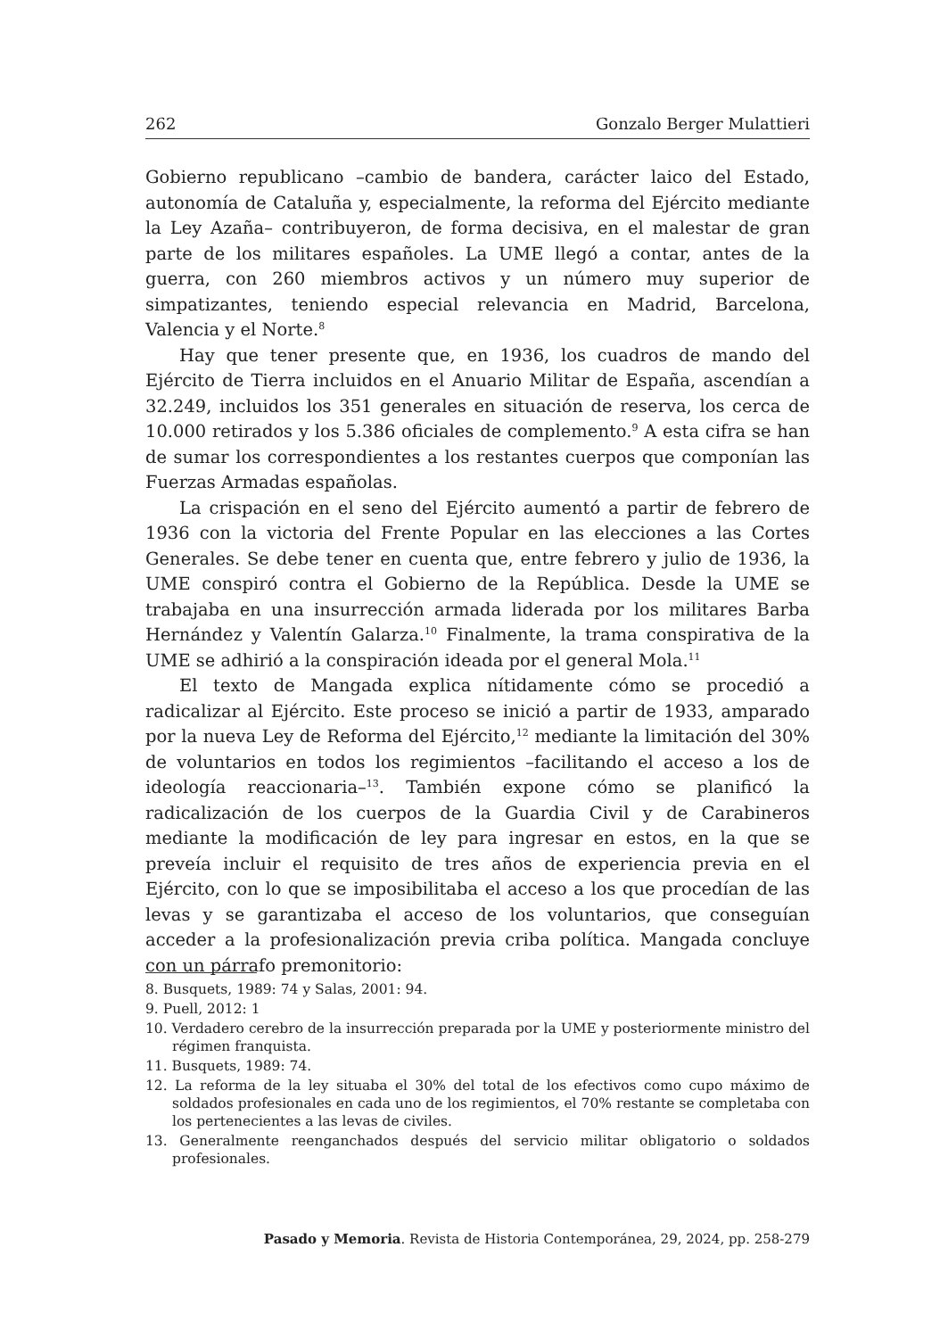262 Gonzalo Berger Mulattieri
Gobierno republicano –cambio de bandera, carácter laico del Estado, autonomía de Cataluña y, especialmente, la reforma del Ejército mediante la Ley Azaña– contribuyeron, de forma decisiva, en el malestar de gran parte de los militares españoles. La UME llegó a contar, antes de la guerra, con 260 miembros activos y un número muy superior de simpatizantes, teniendo especial relevancia en Madrid, Barcelona, Valencia y el Norte.<sup>8</sup>
Hay que tener presente que, en 1936, los cuadros de mando del Ejército de Tierra incluidos en el Anuario Militar de España, ascendían a 32.249, incluidos los 351 generales en situación de reserva, los cerca de 10.000 retirados y los 5.386 oficiales de complemento.<sup>9</sup> A esta cifra se han de sumar los correspondientes a los restantes cuerpos que componían las Fuerzas Armadas españolas.
La crispación en el seno del Ejército aumentó a partir de febrero de 1936 con la victoria del Frente Popular en las elecciones a las Cortes Generales. Se debe tener en cuenta que, entre febrero y julio de 1936, la UME conspiró contra el Gobierno de la República. Desde la UME se trabajaba en una insurrección armada liderada por los militares Barba Hernández y Valentín Galarza.<sup>10</sup> Finalmente, la trama conspirativa de la UME se adhirió a la conspiración ideada por el general Mola.<sup>11</sup>
El texto de Mangada explica nítidamente cómo se procedió a radicalizar al Ejército. Este proceso se inició a partir de 1933, amparado por la nueva Ley de Reforma del Ejército,<sup>12</sup> mediante la limitación del 30% de voluntarios en todos los regimientos –facilitando el acceso a los de ideología reaccionaria–<sup>13</sup>. También expone cómo se planificó la radicalización de los cuerpos de la Guardia Civil y de Carabineros mediante la modificación de ley para ingresar en estos, en la que se preveía incluir el requisito de tres años de experiencia previa en el Ejército, con lo que se imposibilitaba el acceso a los que procedían de las levas y se garantizaba el acceso de los voluntarios, que conseguían acceder a la profesionalización previa criba política. Mangada concluye con un párrafo premonitorio:
8. Busquets, 1989: 74 y Salas, 2001: 94.
9. Puell, 2012: 1
10. Verdadero cerebro de la insurrección preparada por la UME y posteriormente ministro del régimen franquista.
11. Busquets, 1989: 74.
12. La reforma de la ley situaba el 30% del total de los efectivos como cupo máximo de soldados profesionales en cada uno de los regimientos, el 70% restante se completaba con los pertenecientes a las levas de civiles.
13. Generalmente reenganchados después del servicio militar obligatorio o soldados profesionales.
Pasado y Memoria. Revista de Historia Contemporánea, 29, 2024, pp. 258-279